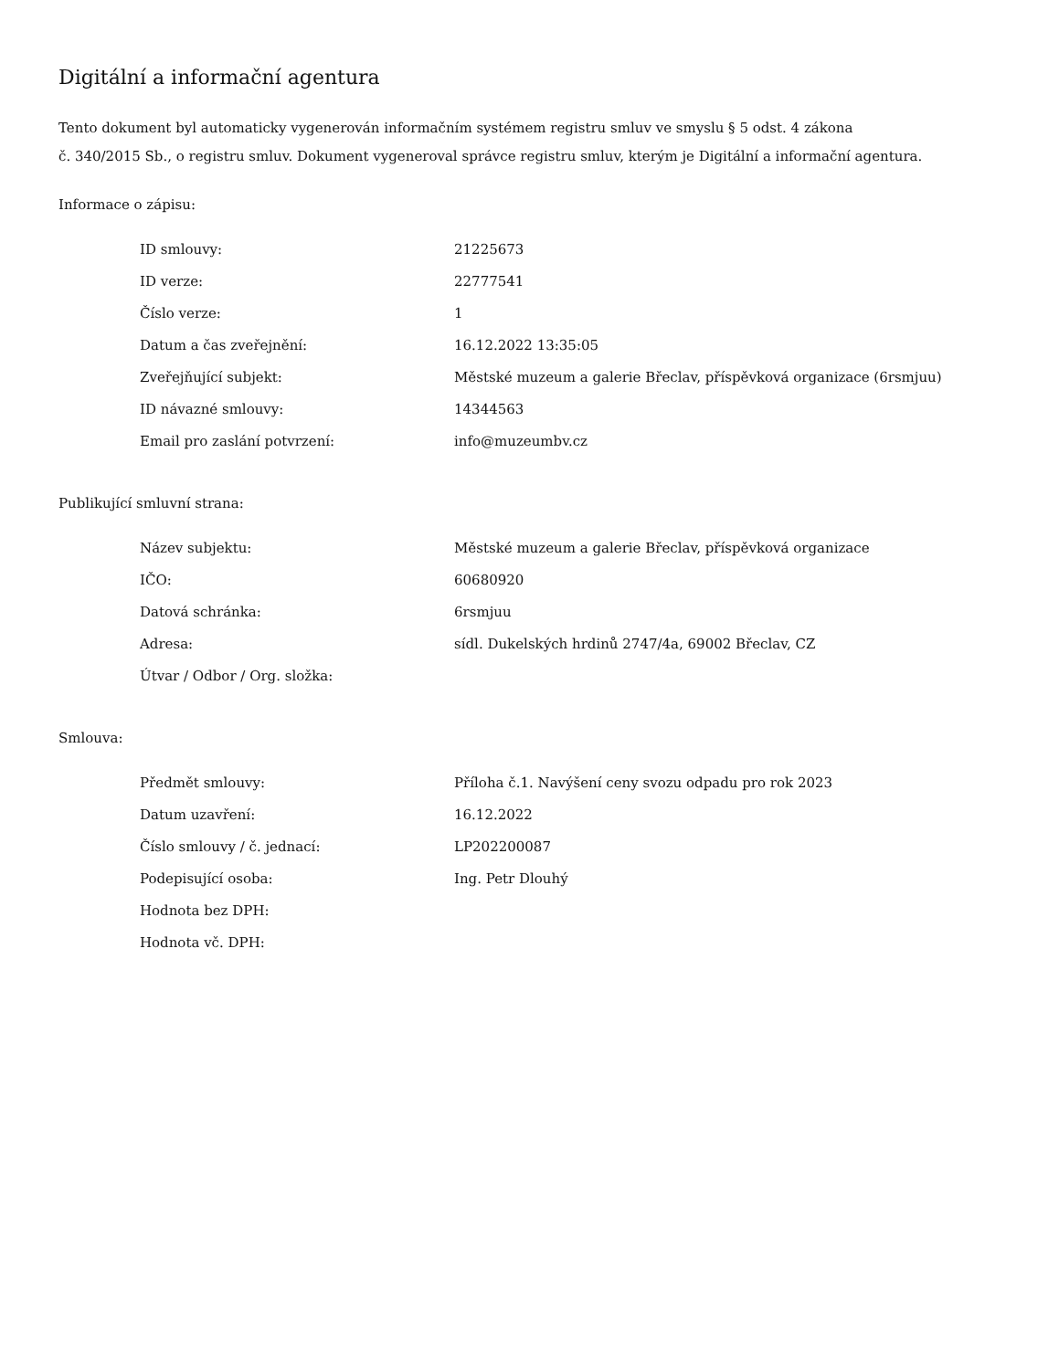Digitální a informační agentura
Tento dokument byl automaticky vygenerován informačním systémem registru smluv ve smyslu § 5 odst. 4 zákona
č. 340/2015 Sb., o registru smluv. Dokument vygeneroval správce registru smluv, kterým je Digitální a informační agentura.
Informace o zápisu:
| ID smlouvy: | 21225673 |
| ID verze: | 22777541 |
| Číslo verze: | 1 |
| Datum a čas zveřejnění: | 16.12.2022 13:35:05 |
| Zveřejňující subjekt: | Městské muzeum a galerie Břeclav, příspěvková organizace (6rsmjuu) |
| ID návazné smlouvy: | 14344563 |
| Email pro zaslání potvrzení: | info@muzeumbv.cz |
Publikující smluvní strana:
| Název subjektu: | Městské muzeum a galerie Břeclav, příspěvková organizace |
| IČO: | 60680920 |
| Datová schránka: | 6rsmjuu |
| Adresa: | sídl. Dukelských hrdinů 2747/4a, 69002 Břeclav, CZ |
| Útvar / Odbor / Org. složka: | |
Smlouva:
| Předmět smlouvy: | Příloha č.1. Navýšení ceny svozu odpadu pro rok 2023 |
| Datum uzavření: | 16.12.2022 |
| Číslo smlouvy / č. jednací: | LP202200087 |
| Podepisující osoba: | Ing. Petr Dlouhý |
| Hodnota bez DPH: | |
| Hodnota vč. DPH: | |